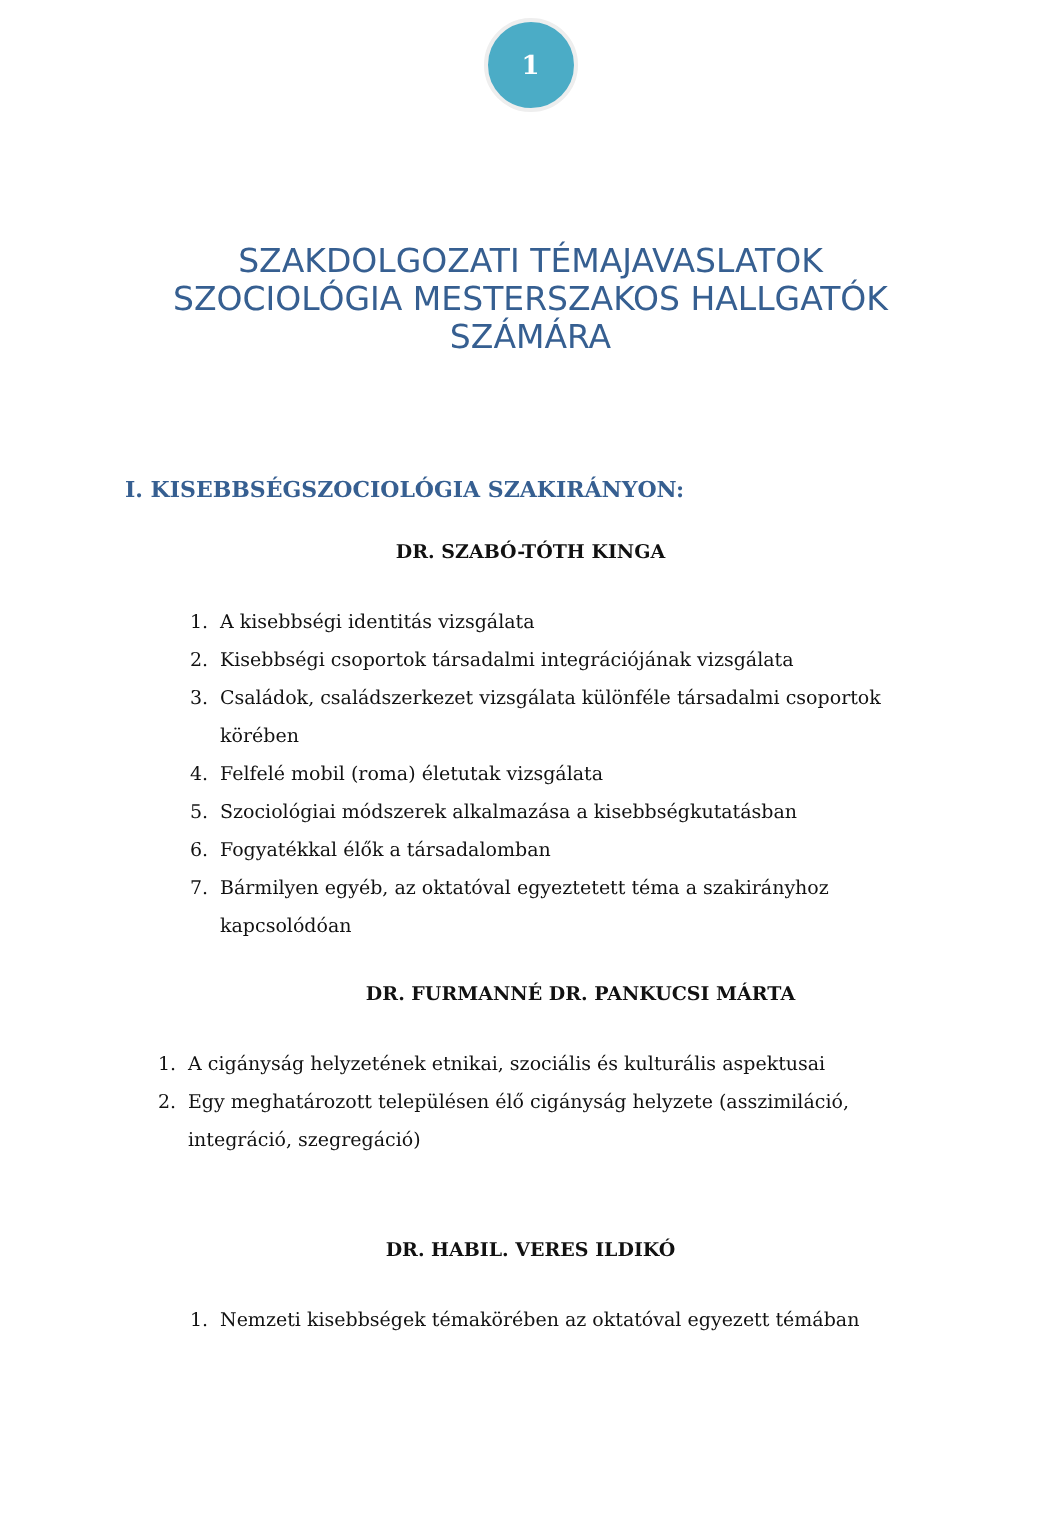1
SZAKDOLGOZATI TÉMAJAVASLATOK
SZOCIOLÓGIA MESTERSZAKOS HALLGATÓK
SZÁMÁRA
I. KISEBBSÉGSZOCIOLÓGIA SZAKIRÁNYON:
DR. SZABÓ-TÓTH KINGA
1. A kisebbségi identitás vizsgálata
2. Kisebbségi csoportok társadalmi integrációjának vizsgálata
3. Családok, családszerkezet vizsgálata különféle társadalmi csoportok körében
4. Felfelé mobil (roma) életutak vizsgálata
5. Szociológiai módszerek alkalmazása a kisebbségkutatásban
6. Fogyatékkal élők a társadalomban
7. Bármilyen egyéb, az oktatóval egyeztetett téma a szakirányhoz kapcsolódóan
DR. FURMANNÉ DR. PANKUCSI MÁRTA
1. A cigányság helyzetének etnikai, szociális és kulturális aspektusai
2. Egy meghatározott településen élő cigányság helyzete (asszimiláció, integráció, szegregáció)
DR. HABIL. VERES ILDIKÓ
1. Nemzeti kisebbségek témakörében az oktatóval egyezett témában